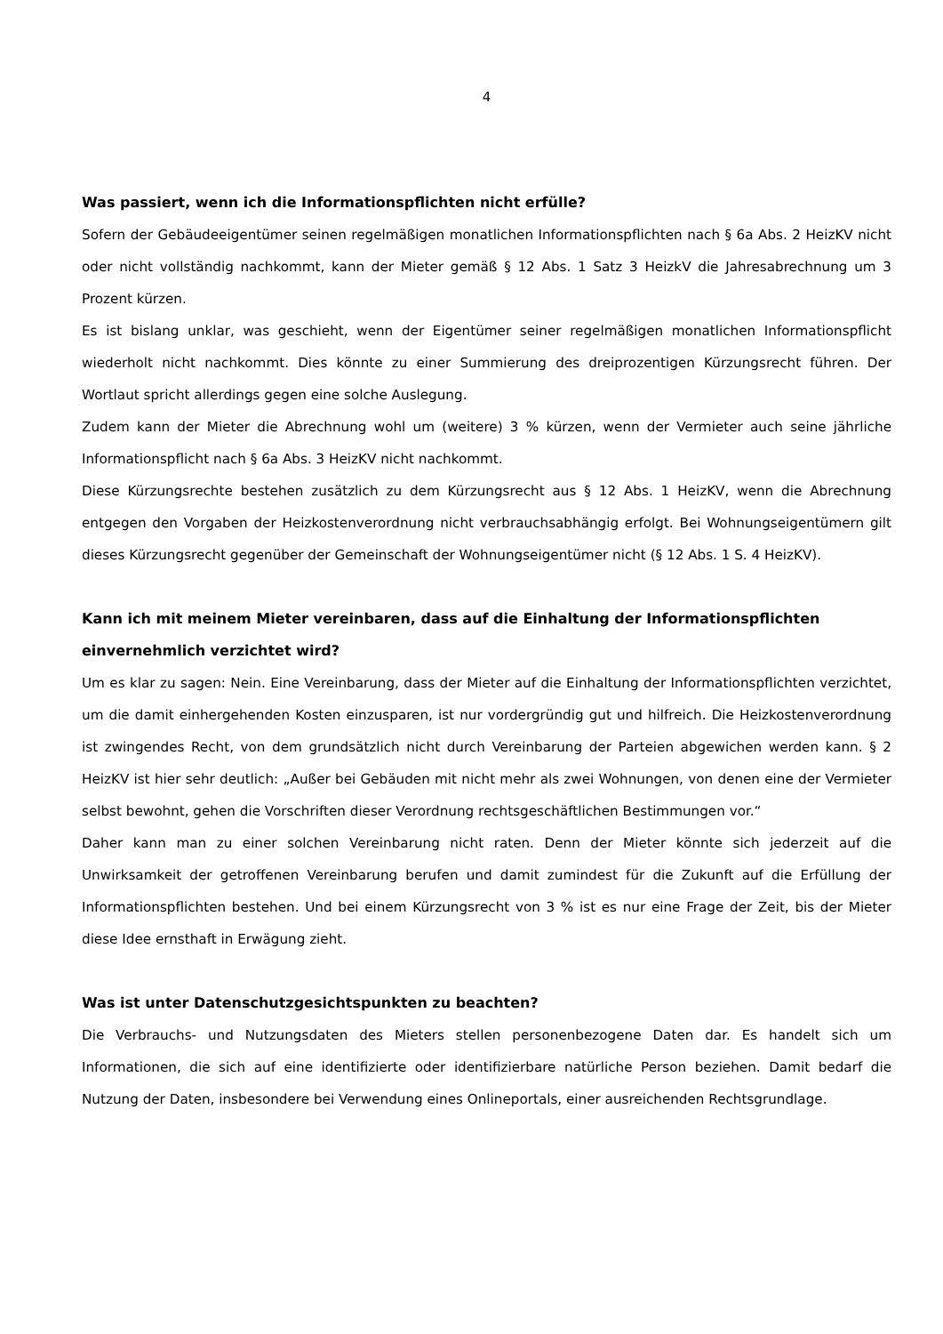4
Was passiert, wenn ich die Informationspflichten nicht erfülle?
Sofern der Gebäudeeigentümer seinen regelmäßigen monatlichen Informationspflichten nach § 6a Abs. 2 HeizKV nicht oder nicht vollständig nachkommt, kann der Mieter gemäß § 12 Abs. 1 Satz 3 HeizkV die Jahresabrechnung um 3 Prozent kürzen.
Es ist bislang unklar, was geschieht, wenn der Eigentümer seiner regelmäßigen monatlichen Informationspflicht wiederholt nicht nachkommt. Dies könnte zu einer Summierung des dreiprozentigen Kürzungsrecht führen. Der Wortlaut spricht allerdings gegen eine solche Auslegung.
Zudem kann der Mieter die Abrechnung wohl um (weitere) 3 % kürzen, wenn der Vermieter auch seine jährliche Informationspflicht nach § 6a Abs. 3 HeizKV nicht nachkommt.
Diese Kürzungsrechte bestehen zusätzlich zu dem Kürzungsrecht aus § 12 Abs. 1 HeizKV, wenn die Abrechnung entgegen den Vorgaben der Heizkostenverordnung nicht verbrauchsabhängig erfolgt. Bei Wohnungseigentümern gilt dieses Kürzungsrecht gegenüber der Gemeinschaft der Wohnungseigentümer nicht (§ 12 Abs. 1 S. 4 HeizKV).
Kann ich mit meinem Mieter vereinbaren, dass auf die Einhaltung der Informationspflichten einvernehmlich verzichtet wird?
Um es klar zu sagen: Nein. Eine Vereinbarung, dass der Mieter auf die Einhaltung der Informationspflichten verzichtet, um die damit einhergehenden Kosten einzusparen, ist nur vordergründig gut und hilfreich. Die Heizkostenverordnung ist zwingendes Recht, von dem grundsätzlich nicht durch Vereinbarung der Parteien abgewichen werden kann. § 2 HeizKV ist hier sehr deutlich: „Außer bei Gebäuden mit nicht mehr als zwei Wohnungen, von denen eine der Vermieter selbst bewohnt, gehen die Vorschriften dieser Verordnung rechtsgeschäftlichen Bestimmungen vor.“
Daher kann man zu einer solchen Vereinbarung nicht raten. Denn der Mieter könnte sich jederzeit auf die Unwirksamkeit der getroffenen Vereinbarung berufen und damit zumindest für die Zukunft auf die Erfüllung der Informationspflichten bestehen. Und bei einem Kürzungsrecht von 3 % ist es nur eine Frage der Zeit, bis der Mieter diese Idee ernsthaft in Erwägung zieht.
Was ist unter Datenschutzgesichtspunkten zu beachten?
Die Verbrauchs- und Nutzungsdaten des Mieters stellen personenbezogene Daten dar. Es handelt sich um Informationen, die sich auf eine identifizierte oder identifizierbare natürliche Person beziehen. Damit bedarf die Nutzung der Daten, insbesondere bei Verwendung eines Onlineportals, einer ausreichenden Rechtsgrundlage.